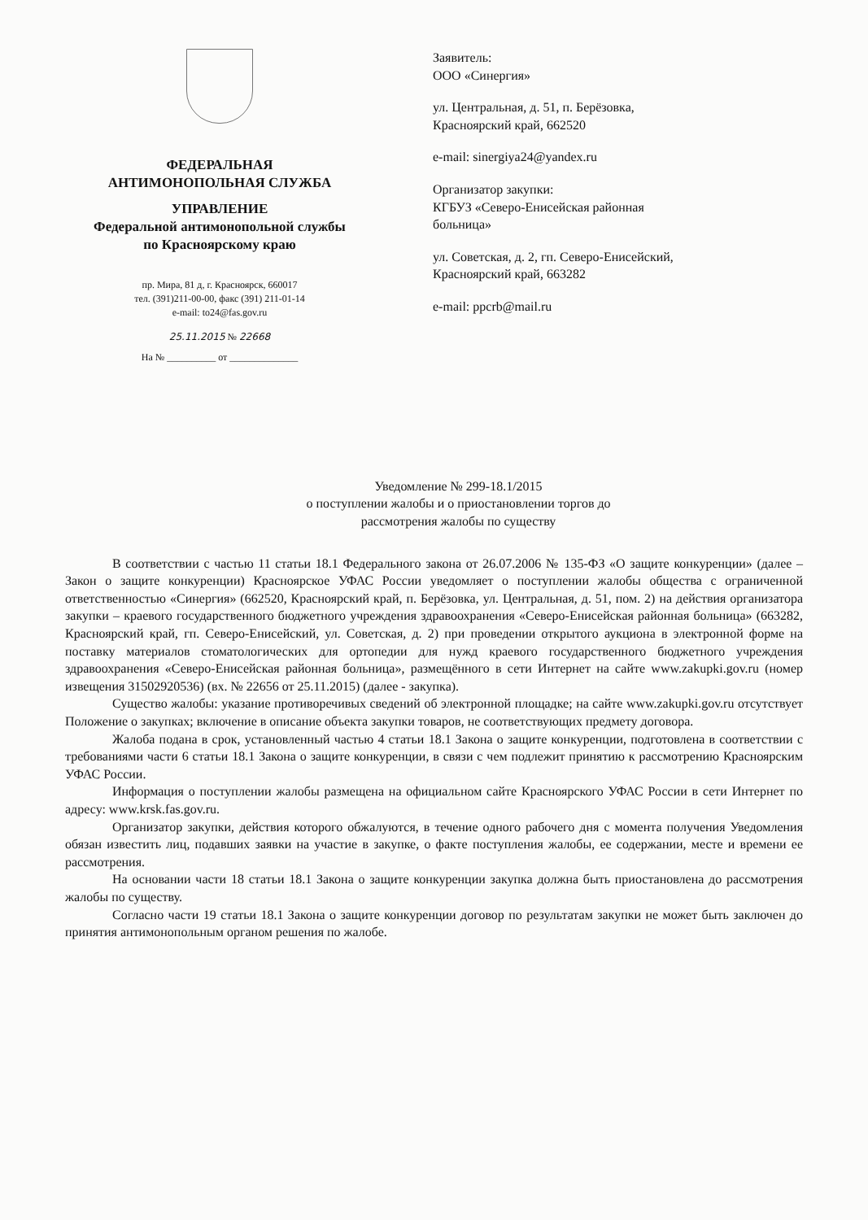ФЕДЕРАЛЬНАЯ
АНТИМОНОПОЛЬНАЯ СЛУЖБА
УПРАВЛЕНИЕ
Федеральной антимонопольной службы
по Красноярскому краю
пр. Мира, 81 д, г. Красноярск, 660017
тел. (391)211-00-00, факс (391) 211-01-14
e-mail: to24@fas.gov.ru
25.11.2015 № 22668
На № __________ от ______________
Заявитель:
ООО «Синергия»
ул. Центральная, д. 51, п. Берёзовка,
Красноярский край, 662520
e-mail: sinergiya24@yandex.ru
Организатор закупки:
КГБУЗ «Северо-Енисейская районная
больница»
ул. Советская, д. 2, гп. Северо-Енисейский,
Красноярский край, 663282
e-mail: ppcrb@mail.ru
Уведомление № 299-18.1/2015
о поступлении жалобы и о приостановлении торгов до
рассмотрения жалобы по существу
В соответствии с частью 11 статьи 18.1 Федерального закона от 26.07.2006 № 135-ФЗ «О защите конкуренции» (далее – Закон о защите конкуренции) Красноярское УФАС России уведомляет о поступлении жалобы общества с ограниченной ответственностью «Синергия» (662520, Красноярский край, п. Берёзовка, ул. Центральная, д. 51, пом. 2) на действия организатора закупки – краевого государственного бюджетного учреждения здравоохранения «Северо-Енисейская районная больница» (663282, Красноярский край, гп. Северо-Енисейский, ул. Советская, д. 2) при проведении открытого аукциона в электронной форме на поставку материалов стоматологических для ортопедии для нужд краевого государственного бюджетного учреждения здравоохранения «Северо-Енисейская районная больница», размещённого в сети Интернет на сайте www.zakupki.gov.ru (номер извещения 31502920536) (вх. № 22656 от 25.11.2015) (далее - закупка).
Существо жалобы: указание противоречивых сведений об электронной площадке; на сайте www.zakupki.gov.ru отсутствует Положение о закупках; включение в описание объекта закупки товаров, не соответствующих предмету договора.
Жалоба подана в срок, установленный частью 4 статьи 18.1 Закона о защите конкуренции, подготовлена в соответствии с требованиями части 6 статьи 18.1 Закона о защите конкуренции, в связи с чем подлежит принятию к рассмотрению Красноярским УФАС России.
Информация о поступлении жалобы размещена на официальном сайте Красноярского УФАС России в сети Интернет по адресу: www.krsk.fas.gov.ru.
Организатор закупки, действия которого обжалуются, в течение одного рабочего дня с момента получения Уведомления обязан известить лиц, подавших заявки на участие в закупке, о факте поступления жалобы, ее содержании, месте и времени ее рассмотрения.
На основании части 18 статьи 18.1 Закона о защите конкуренции закупка должна быть приостановлена до рассмотрения жалобы по существу.
Согласно части 19 статьи 18.1 Закона о защите конкуренции договор по результатам закупки не может быть заключен до принятия антимонопольным органом решения по жалобе.